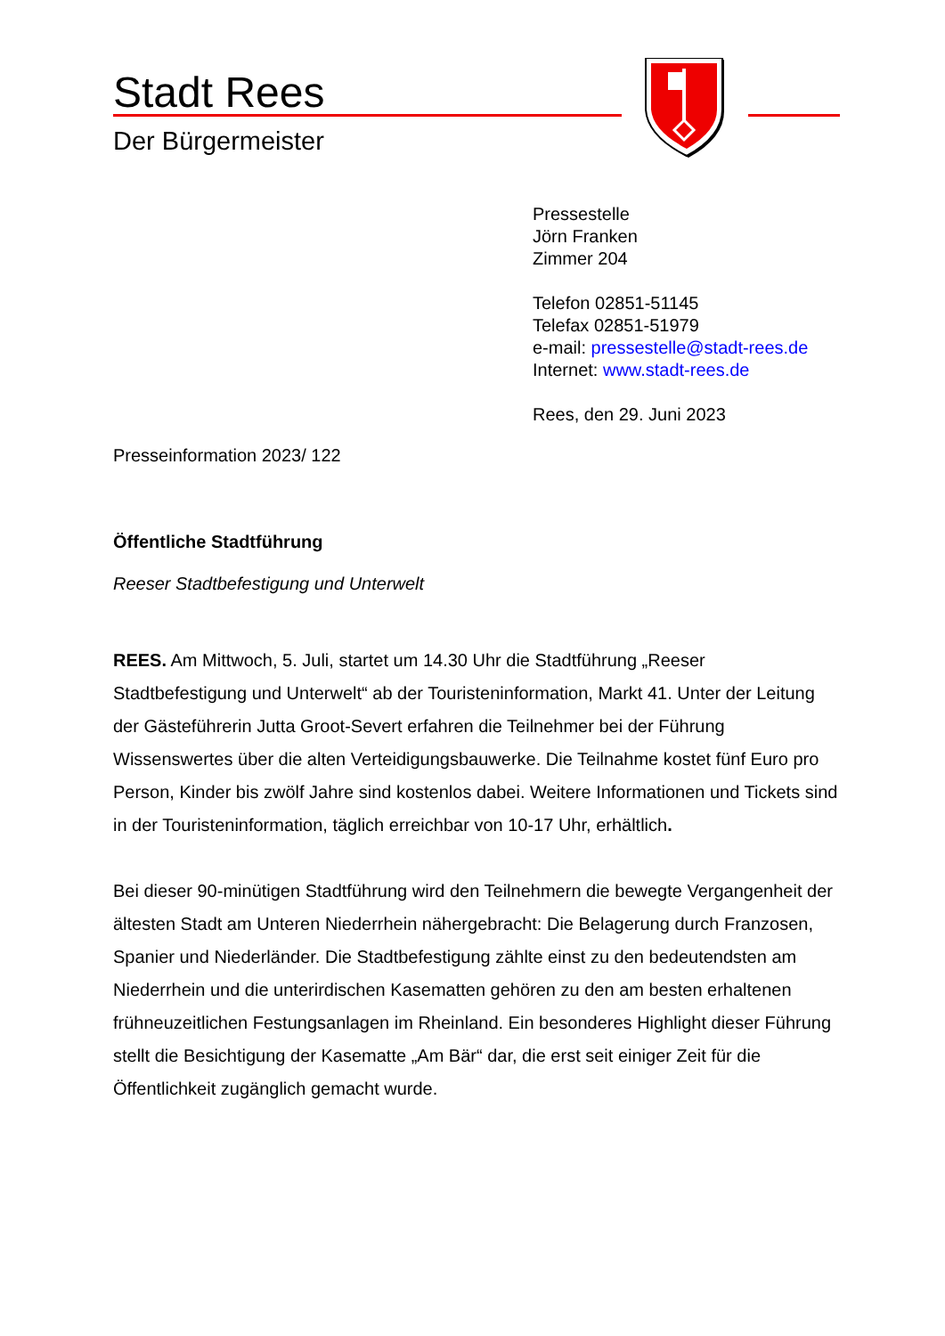Stadt Rees
Der Bürgermeister
Pressestelle
Jörn Franken
Zimmer 204
Telefon 02851-51145
Telefax 02851-51979
e-mail: pressestelle@stadt-rees.de
Internet: www.stadt-rees.de
Rees, den 29. Juni 2023
Presseinformation 2023/ 122
Öffentliche Stadtführung
Reeser Stadtbefestigung und Unterwelt
REES. Am Mittwoch, 5. Juli, startet um 14.30 Uhr die Stadtführung „Reeser Stadtbefestigung und Unterwelt“ ab der Touristeninformation, Markt 41. Unter der Leitung der Gästeführerin Jutta Groot-Severt erfahren die Teilnehmer bei der Führung Wissenswertes über die alten Verteidigungsbauwerke. Die Teilnahme kostet fünf Euro pro Person, Kinder bis zwölf Jahre sind kostenlos dabei. Weitere Informationen und Tickets sind in der Touristeninformation, täglich erreichbar von 10-17 Uhr, erhältlich.
Bei dieser 90-minütigen Stadtführung wird den Teilnehmern die bewegte Vergangenheit der ältesten Stadt am Unteren Niederrhein nähergebracht: Die Belagerung durch Franzosen, Spanier und Niederländer. Die Stadtbefestigung zählte einst zu den bedeutendsten am Niederrhein und die unterirdischen Kasematten gehören zu den am besten erhaltenen frühneuzeitlichen Festungsanlagen im Rheinland. Ein besonderes Highlight dieser Führung stellt die Besichtigung der Kasematte „Am Bär“ dar, die erst seit einiger Zeit für die Öffentlichkeit zugänglich gemacht wurde.